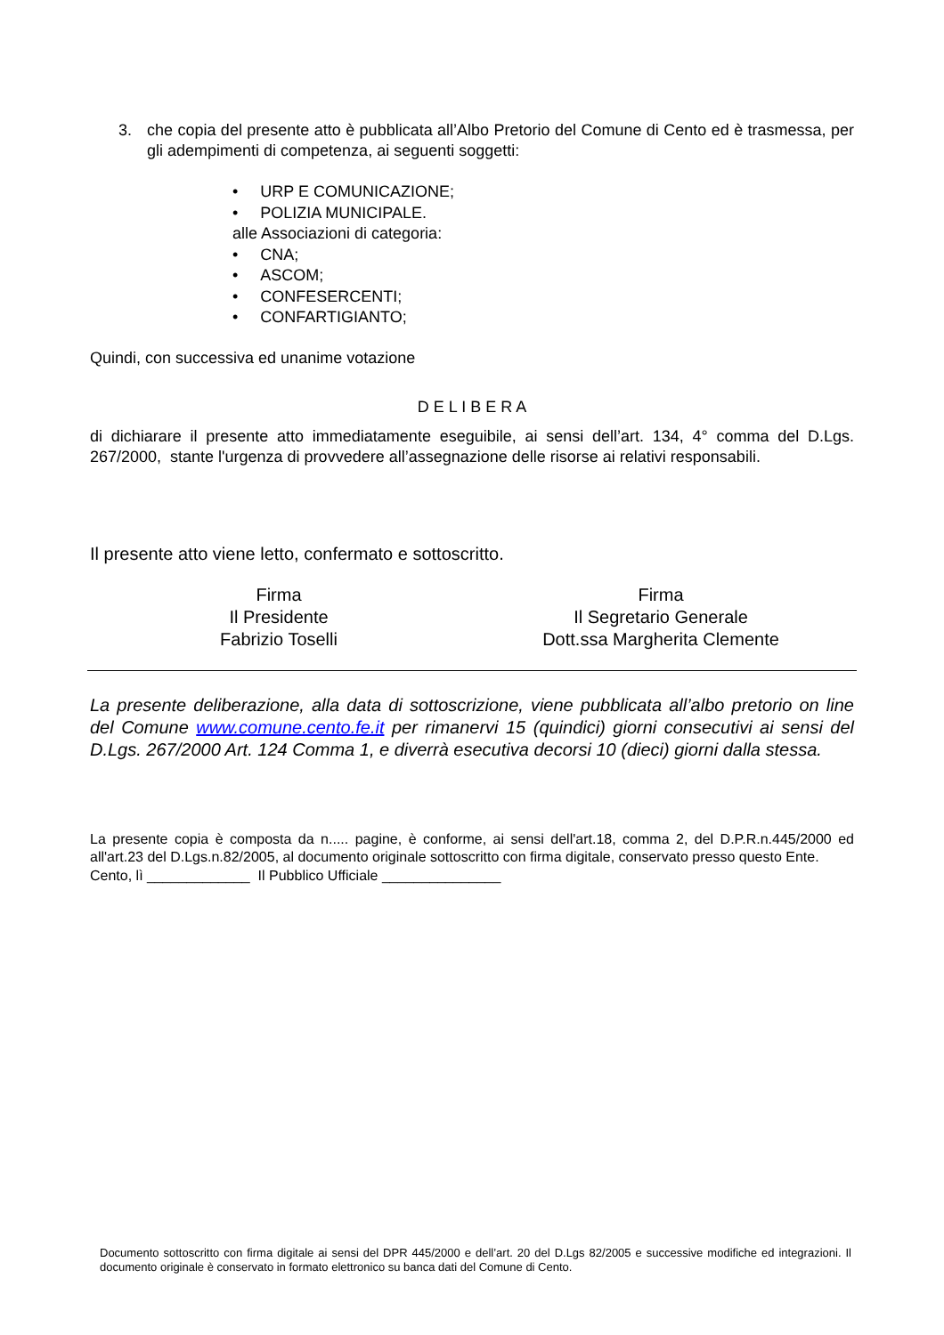3. che copia del presente atto è pubblicata all’Albo Pretorio del Comune di Cento ed è trasmessa, per gli adempimenti di competenza, ai seguenti soggetti:
• URP E COMUNICAZIONE;
• POLIZIA MUNICIPALE.
alle Associazioni di categoria:
• CNA;
• ASCOM;
• CONFESERCENTI;
• CONFARTIGIANTO;
Quindi, con successiva ed unanime votazione
D E L I B E R A
di dichiarare il presente atto immediatamente eseguibile, ai sensi dell’art. 134, 4° comma del D.Lgs. 267/2000, stante l'urgenza di provvedere all’assegnazione delle risorse ai relativi responsabili.
Il presente atto viene letto, confermato e sottoscritto.
Firma
Il Presidente
Fabrizio Toselli
Firma
Il Segretario Generale
Dott.ssa Margherita Clemente
La presente deliberazione, alla data di sottoscrizione, viene pubblicata all’albo pretorio on line del Comune www.comune.cento.fe.it per rimanervi 15 (quindici) giorni consecutivi ai sensi del D.Lgs. 267/2000 Art. 124 Comma 1, e diverrà esecutiva decorsi 10 (dieci) giorni dalla stessa.
La presente copia è composta da n..... pagine, è conforme, ai sensi dell'art.18, comma 2, del D.P.R.n.445/2000 ed all'art.23 del D.Lgs.n.82/2005, al documento originale sottoscritto con firma digitale, conservato presso questo Ente.
Cento, lì _____________ Il Pubblico Ufficiale _______________
Documento sottoscritto con firma digitale ai sensi del DPR 445/2000 e dell’art. 20 del D.Lgs 82/2005 e successive modifiche ed integrazioni. Il documento originale è conservato in formato elettronico su banca dati del Comune di Cento.